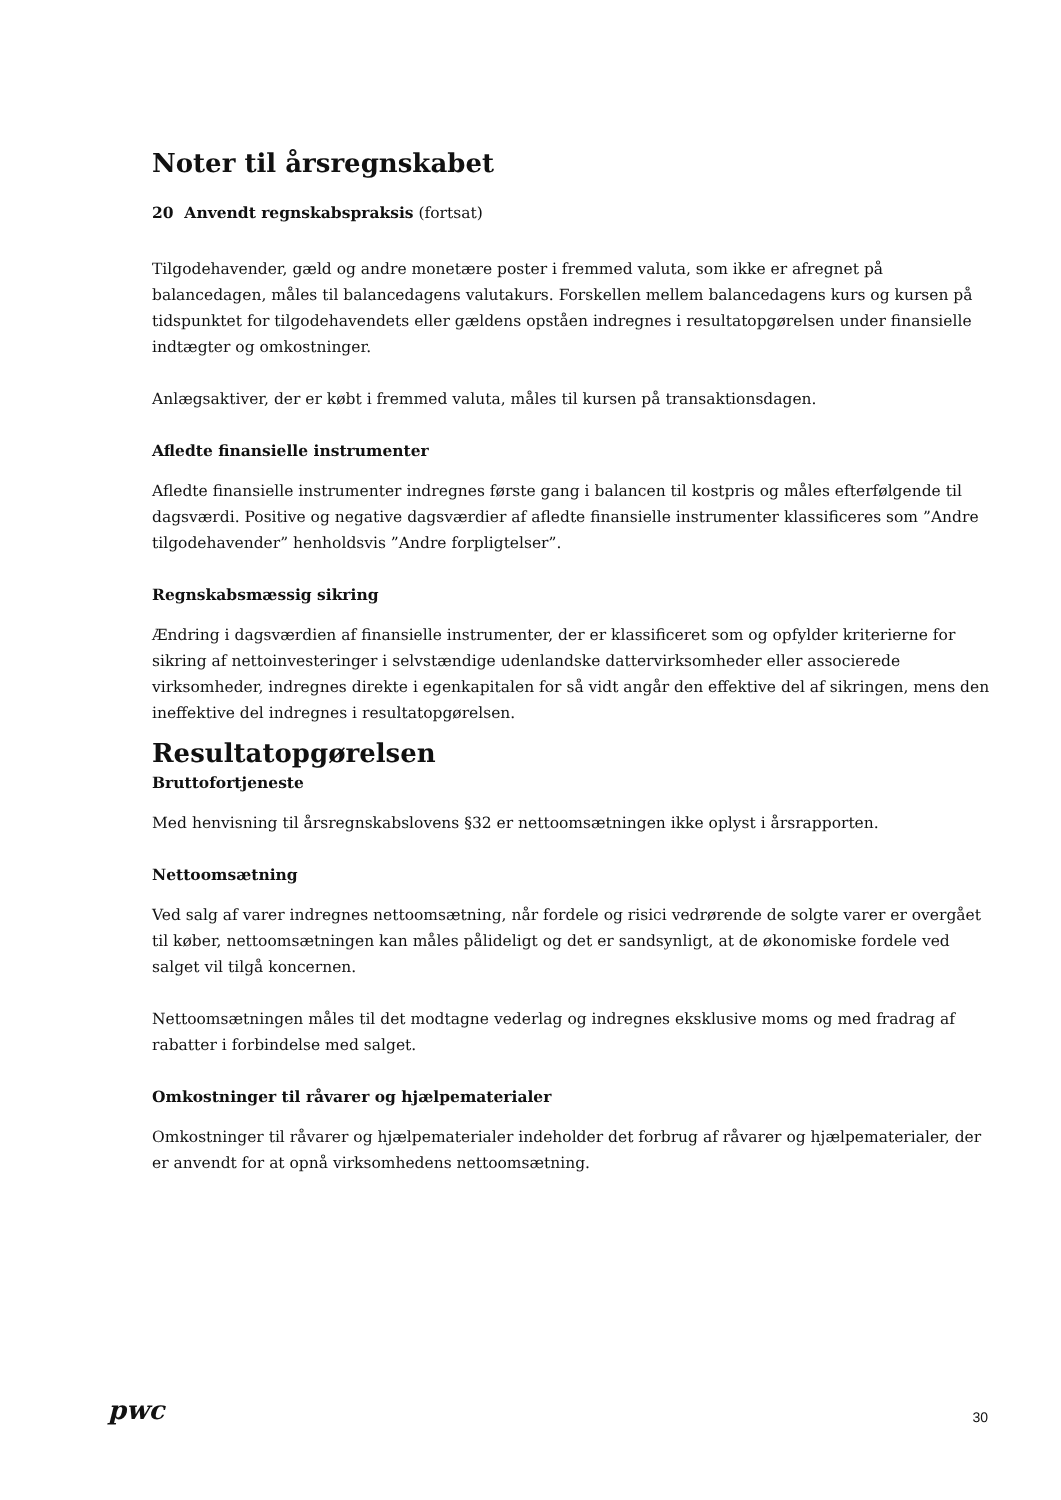Noter til årsregnskabet
20 Anvendt regnskabspraksis (fortsat)
Tilgodehavender, gæld og andre monetære poster i fremmed valuta, som ikke er afregnet på balancedagen, måles til balancedagens valutakurs. Forskellen mellem balancedagens kurs og kursen på tidspunktet for tilgodehavendets eller gældens opståen indregnes i resultatopgørelsen under finansielle indtægter og omkostninger.
Anlægsaktiver, der er købt i fremmed valuta, måles til kursen på transaktionsdagen.
Afledte finansielle instrumenter
Afledte finansielle instrumenter indregnes første gang i balancen til kostpris og måles efterfølgende til dagsværdi. Positive og negative dagsværdier af afledte finansielle instrumenter klassificeres som ”Andre tilgodehavender” henholdsvis ”Andre forpligtelser”.
Regnskabsmæssig sikring
Ændring i dagsværdien af finansielle instrumenter, der er klassificeret som og opfylder kriterierne for sikring af nettoinvesteringer i selvstændige udenlandske dattervirksomheder eller associerede virksomheder, indregnes direkte i egenkapitalen for så vidt angår den effektive del af sikringen, mens den ineffektive del indregnes i resultatopgørelsen.
Resultatopgørelsen
Bruttofortjeneste
Med henvisning til årsregnskabslovens §32 er nettoomsætningen ikke oplyst i årsrapporten.
Nettoomsætning
Ved salg af varer indregnes nettoomsætning, når fordele og risici vedrørende de solgte varer er overgået til køber, nettoomsætningen kan måles pålideligt og det er sandsynligt, at de økonomiske fordele ved salget vil tilgå koncernen.
Nettoomsætningen måles til det modtagne vederlag og indregnes eksklusive moms og med fradrag af rabatter i forbindelse med salget.
Omkostninger til råvarer og hjælpematerialer
Omkostninger til råvarer og hjælpematerialer indeholder det forbrug af råvarer og hjælpematerialer, der er anvendt for at opnå virksomhedens nettoomsætning.
pwc 30